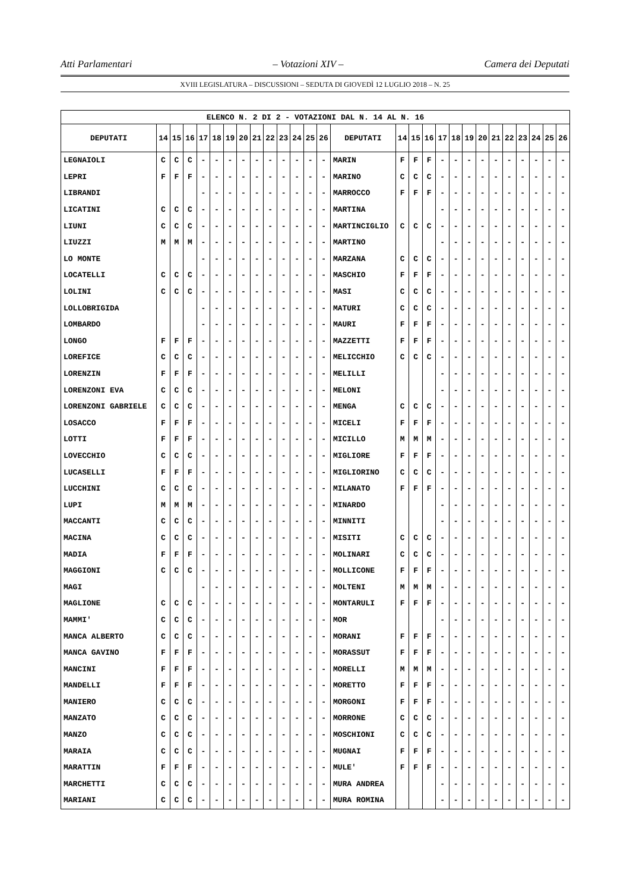Atti Parlamentari – Votazioni XIV – Camera dei Deputati
XVIII LEGISLATURA – DISCUSSIONI – SEDUTA DI GIOVEDÌ 12 LUGLIO 2018 – N. 25
| ELENCO N. 2 DI 2 - VOTAZIONI DAL N. 14 AL N. 16 | | | | | | | | | | | | | | | | | | | | | | | | | | | |
| DEPUTATI | 14 | 15 | 16 | 17 | 18 | 19 | 20 | 21 | 22 | 23 | 24 | 25 | 26 | DEPUTATI | 14 | 15 | 16 | 17 | 18 | 19 | 20 | 21 | 22 | 23 | 24 | 25 | 26 |
| LEGNAIOLI | C | C | C | - | - | - | - | - | - | - | - | - | - | MARIN | F | F | F | - | - | - | - | - | - | - | - | - | - |
| LEPRI | F | F | F | - | - | - | - | - | - | - | - | - | - | MARINO | C | C | C | - | - | - | - | - | - | - | - | - | - |
| LIBRANDI | | | | - | - | - | - | - | - | - | - | - | - | MARROCCO | F | F | F | - | - | - | - | - | - | - | - | - | - |
| LICATINI | C | C | C | - | - | - | - | - | - | - | - | - | - | MARTINA | | | | - | - | - | - | - | - | - | - | - | - |
| LIUNI | C | C | C | - | - | - | - | - | - | - | - | - | - | MARTINCIGLIO | C | C | C | - | - | - | - | - | - | - | - | - | - |
| LIUZZI | M | M | M | - | - | - | - | - | - | - | - | - | - | MARTINO | | | | - | - | - | - | - | - | - | - | - | - |
| LO MONTE | | | | - | - | - | - | - | - | - | - | - | - | MARZANA | C | C | C | - | - | - | - | - | - | - | - | - | - |
| LOCATELLI | C | C | C | - | - | - | - | - | - | - | - | - | - | MASCHIO | F | F | F | - | - | - | - | - | - | - | - | - | - |
| LOLINI | C | C | C | - | - | - | - | - | - | - | - | - | - | MASI | C | C | C | - | - | - | - | - | - | - | - | - | - |
| LOLLOBRIGIDA | | | | - | - | - | - | - | - | - | - | - | - | MATURI | C | C | C | - | - | - | - | - | - | - | - | - | - |
| LOMBARDO | | | | - | - | - | - | - | - | - | - | - | - | MAURI | F | F | F | - | - | - | - | - | - | - | - | - | - |
| LONGO | F | F | F | - | - | - | - | - | - | - | - | - | - | MAZZETTI | F | F | F | - | - | - | - | - | - | - | - | - | - |
| LOREFICE | C | C | C | - | - | - | - | - | - | - | - | - | - | MELICCHIO | C | C | C | - | - | - | - | - | - | - | - | - | - |
| LORENZIN | F | F | F | - | - | - | - | - | - | - | - | - | - | MELILLI | | | | - | - | - | - | - | - | - | - | - | - |
| LORENZONI EVA | C | C | C | - | - | - | - | - | - | - | - | - | - | MELONI | | | | - | - | - | - | - | - | - | - | - | - |
| LORENZONI GABRIELE | C | C | C | - | - | - | - | - | - | - | - | - | - | MENGA | C | C | C | - | - | - | - | - | - | - | - | - | - |
| LOSACCO | F | F | F | - | - | - | - | - | - | - | - | - | - | MICELI | F | F | F | - | - | - | - | - | - | - | - | - | - |
| LOTTI | F | F | F | - | - | - | - | - | - | - | - | - | - | MICILLO | M | M | M | - | - | - | - | - | - | - | - | - | - |
| LOVECCHIO | C | C | C | - | - | - | - | - | - | - | - | - | - | MIGLIORE | F | F | F | - | - | - | - | - | - | - | - | - | - |
| LUCASELLI | F | F | F | - | - | - | - | - | - | - | - | - | - | MIGLIORINO | C | C | C | - | - | - | - | - | - | - | - | - | - |
| LUCCHINI | C | C | C | - | - | - | - | - | - | - | - | - | - | MILANATO | F | F | F | - | - | - | - | - | - | - | - | - | - |
| LUPI | M | M | M | - | - | - | - | - | - | - | - | - | - | MINARDO | | | | - | - | - | - | - | - | - | - | - | - |
| MACCANTI | C | C | C | - | - | - | - | - | - | - | - | - | - | MINNITI | | | | - | - | - | - | - | - | - | - | - | - |
| MACINA | C | C | C | - | - | - | - | - | - | - | - | - | - | MISITI | C | C | C | - | - | - | - | - | - | - | - | - | - |
| MADIA | F | F | F | - | - | - | - | - | - | - | - | - | - | MOLINARI | C | C | C | - | - | - | - | - | - | - | - | - | - |
| MAGGIONI | C | C | C | - | - | - | - | - | - | - | - | - | - | MOLLICONE | F | F | F | - | - | - | - | - | - | - | - | - | - |
| MAGI | | | | - | - | - | - | - | - | - | - | - | - | MOLTENI | M | M | M | - | - | - | - | - | - | - | - | - | - |
| MAGLIONE | C | C | C | - | - | - | - | - | - | - | - | - | - | MONTARULI | F | F | F | - | - | - | - | - | - | - | - | - | - |
| MAMMI' | C | C | C | - | - | - | - | - | - | - | - | - | - | MOR | | | | - | - | - | - | - | - | - | - | - | - |
| MANCA ALBERTO | C | C | C | - | - | - | - | - | - | - | - | - | - | MORANI | F | F | F | - | - | - | - | - | - | - | - | - | - |
| MANCA GAVINO | F | F | F | - | - | - | - | - | - | - | - | - | - | MORASSUT | F | F | F | - | - | - | - | - | - | - | - | - | - |
| MANCINI | F | F | F | - | - | - | - | - | - | - | - | - | - | MORELLI | M | M | M | - | - | - | - | - | - | - | - | - | - |
| MANDELLI | F | F | F | - | - | - | - | - | - | - | - | - | - | MORETTO | F | F | F | - | - | - | - | - | - | - | - | - | - |
| MANIERO | C | C | C | - | - | - | - | - | - | - | - | - | - | MORGONI | F | F | F | - | - | - | - | - | - | - | - | - | - |
| MANZATO | C | C | C | - | - | - | - | - | - | - | - | - | - | MORRONE | C | C | C | - | - | - | - | - | - | - | - | - | - |
| MANZO | C | C | C | - | - | - | - | - | - | - | - | - | - | MOSCHIONI | C | C | C | - | - | - | - | - | - | - | - | - | - |
| MARAIA | C | C | C | - | - | - | - | - | - | - | - | - | - | MUGNAI | F | F | F | - | - | - | - | - | - | - | - | - | - |
| MARATTIN | F | F | F | - | - | - | - | - | - | - | - | - | - | MULE' | F | F | F | - | - | - | - | - | - | - | - | - | - |
| MARCHETTI | C | C | C | - | - | - | - | - | - | - | - | - | - | MURA ANDREA | | | | - | - | - | - | - | - | - | - | - | - |
| MARIANI | C | C | C | - | - | - | - | - | - | - | - | - | - | MURA ROMINA | | | | - | - | - | - | - | - | - | - | - | - |